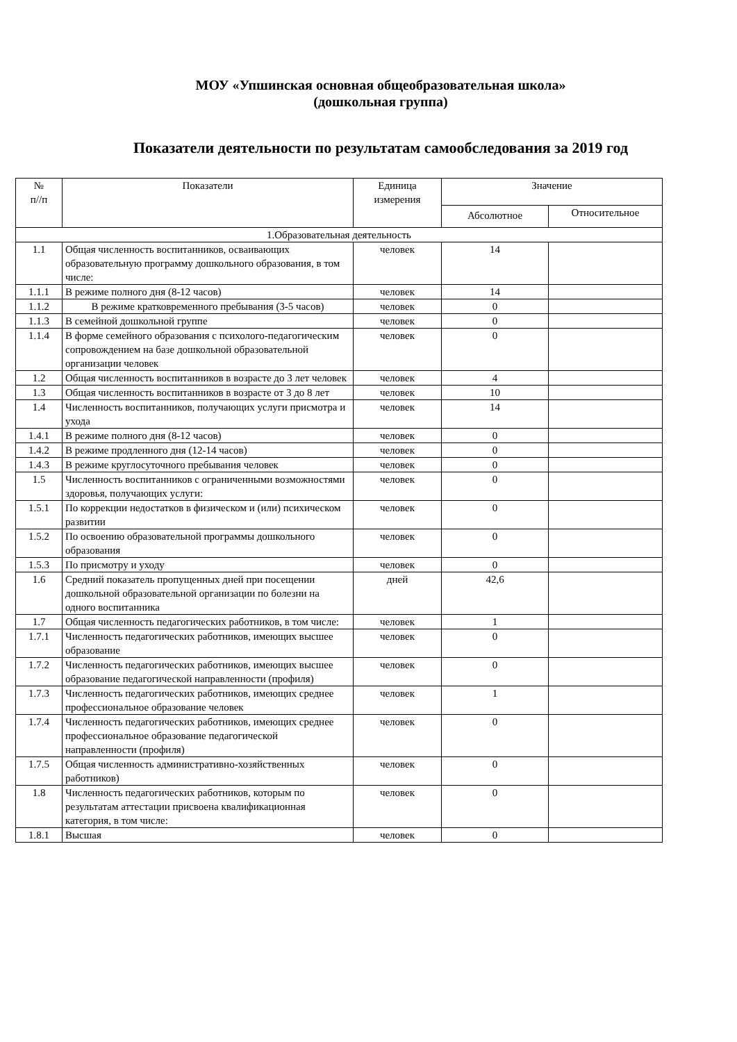МОУ «Упшинская основная общеобразовательная школа»
(дошкольная группа)
Показатели деятельности по результатам самообследования за 2019 год
| № п//п | Показатели | Единица измерения | Значение | |
| --- | --- | --- | --- | --- |
| | | | Абсолютное | Относительное |
| 1.Образовательная деятельность | | | | |
| 1.1 | Общая численность воспитанников, осваивающих образовательную программу дошкольного образования, в том числе: | человек | 14 | |
| 1.1.1 | В режиме полного дня (8-12 часов) | человек | 14 | |
| 1.1.2 | В режиме кратковременного пребывания (3-5 часов) | человек | 0 | |
| 1.1.3 | В семейной дошкольной группе | человек | 0 | |
| 1.1.4 | В форме семейного образования с психолого-педагогическим сопровождением на базе дошкольной образовательной организации человек | человек | 0 | |
| 1.2 | Общая численность воспитанников в возрасте до 3 лет человек | человек | 4 | |
| 1.3 | Общая численность воспитанников в возрасте от 3 до 8 лет | человек | 10 | |
| 1.4 | Численность воспитанников, получающих услуги присмотра и ухода | человек | 14 | |
| 1.4.1 | В режиме полного дня (8-12 часов) | человек | 0 | |
| 1.4.2 | В режиме продленного дня (12-14 часов) | человек | 0 | |
| 1.4.3 | В режиме круглосуточного пребывания человек | человек | 0 | |
| 1.5 | Численность воспитанников с ограниченными возможностями здоровья, получающих услуги: | человек | 0 | |
| 1.5.1 | По коррекции недостатков в физическом и (или) психическом развитии | человек | 0 | |
| 1.5.2 | По освоению образовательной программы дошкольного образования | человек | 0 | |
| 1.5.3 | По присмотру и уходу | человек | 0 | |
| 1.6 | Средний показатель пропущенных дней при посещении дошкольной образовательной организации по болезни на одного воспитанника | дней | 42,6 | |
| 1.7 | Общая численность педагогических работников, в том числе: | человек | 1 | |
| 1.7.1 | Численность педагогических работников, имеющих высшее образование | человек | 0 | |
| 1.7.2 | Численность педагогических работников, имеющих высшее образование педагогической направленности (профиля) | человек | 0 | |
| 1.7.3 | Численность педагогических работников, имеющих среднее профессиональное образование человек | человек | 1 | |
| 1.7.4 | Численность педагогических работников, имеющих среднее профессиональное образование педагогической направленности (профиля) | человек | 0 | |
| 1.7.5 | Общая численность административно-хозяйственных работников) | человек | 0 | |
| 1.8 | Численность педагогических работников, которым по результатам аттестации присвоена квалификационная категория, в том числе: | человек | 0 | |
| 1.8.1 | Высшая | человек | 0 | |